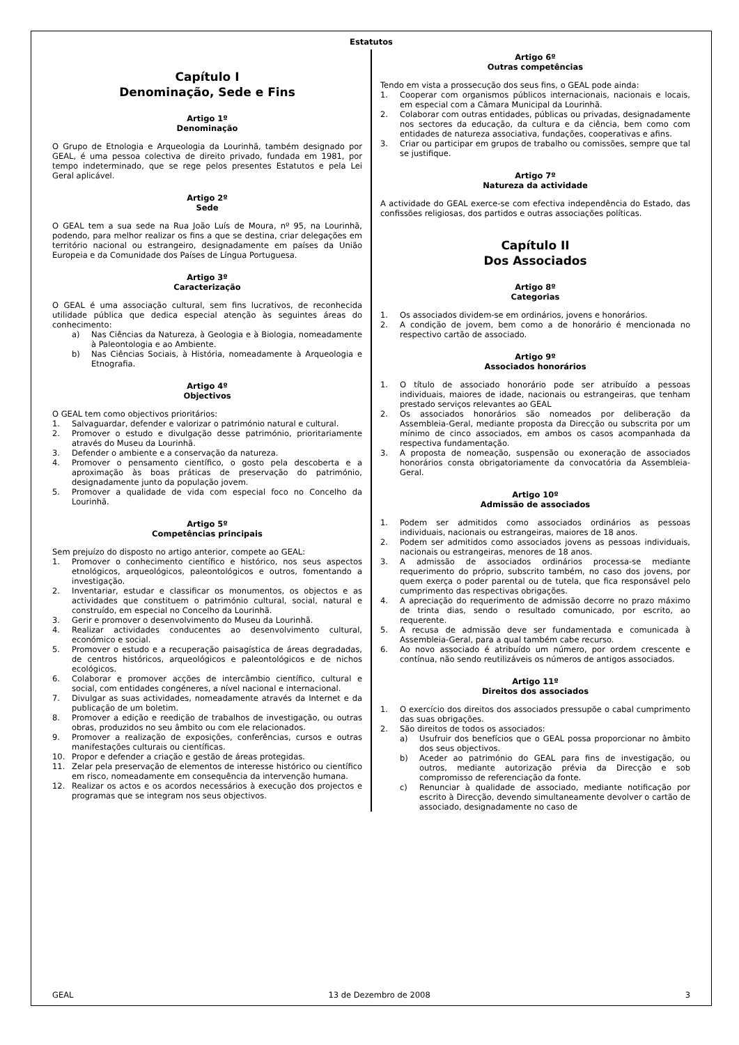Estatutos
Capítulo I
Denominação, Sede e Fins
Artigo 1º
Denominação
O Grupo de Etnologia e Arqueologia da Lourinhã, também designado por GEAL, é uma pessoa colectiva de direito privado, fundada em 1981, por tempo indeterminado, que se rege pelos presentes Estatutos e pela Lei Geral aplicável.
Artigo 2º
Sede
O GEAL tem a sua sede na Rua João Luís de Moura, nº 95, na Lourinhã, podendo, para melhor realizar os fins a que se destina, criar delegações em território nacional ou estrangeiro, designadamente em países da União Europeia e da Comunidade dos Países de Língua Portuguesa.
Artigo 3º
Caracterização
O GEAL é uma associação cultural, sem fins lucrativos, de reconhecida utilidade pública que dedica especial atenção às seguintes áreas do conhecimento:
a) Nas Ciências da Natureza, à Geologia e à Biologia, nomeadamente à Paleontologia e ao Ambiente.
b) Nas Ciências Sociais, à História, nomeadamente à Arqueologia e Etnografia.
Artigo 4º
Objectivos
O GEAL tem como objectivos prioritários:
1. Salvaguardar, defender e valorizar o património natural e cultural.
2. Promover o estudo e divulgação desse património, prioritariamente através do Museu da Lourinhã.
3. Defender o ambiente e a conservação da natureza.
4. Promover o pensamento científico, o gosto pela descoberta e a aproximação às boas práticas de preservação do património, designadamente junto da população jovem.
5. Promover a qualidade de vida com especial foco no Concelho da Lourinhã.
Artigo 5º
Competências principais
Sem prejuízo do disposto no artigo anterior, compete ao GEAL:
1. Promover o conhecimento científico e histórico, nos seus aspectos etnológicos, arqueológicos, paleontológicos e outros, fomentando a investigação.
2. Inventariar, estudar e classificar os monumentos, os objectos e as actividades que constituem o património cultural, social, natural e construído, em especial no Concelho da Lourinhã.
3. Gerir e promover o desenvolvimento do Museu da Lourinhã.
4. Realizar actividades conducentes ao desenvolvimento cultural, económico e social.
5. Promover o estudo e a recuperação paisagística de áreas degradadas, de centros históricos, arqueológicos e paleontológicos e de nichos ecológicos.
6. Colaborar e promover acções de intercâmbio científico, cultural e social, com entidades congéneres, a nível nacional e internacional.
7. Divulgar as suas actividades, nomeadamente através da Internet e da publicação de um boletim.
8. Promover a edição e reedição de trabalhos de investigação, ou outras obras, produzidos no seu âmbito ou com ele relacionados.
9. Promover a realização de exposições, conferências, cursos e outras manifestações culturais ou científicas.
10. Propor e defender a criação e gestão de áreas protegidas.
11. Zelar pela preservação de elementos de interesse histórico ou científico em risco, nomeadamente em consequência da intervenção humana.
12. Realizar os actos e os acordos necessários à execução dos projectos e programas que se integram nos seus objectivos.
Artigo 6º
Outras competências
Tendo em vista a prossecução dos seus fins, o GEAL pode ainda:
1. Cooperar com organismos públicos internacionais, nacionais e locais, em especial com a Câmara Municipal da Lourinhã.
2. Colaborar com outras entidades, públicas ou privadas, designadamente nos sectores da educação, da cultura e da ciência, bem como com entidades de natureza associativa, fundações, cooperativas e afins.
3. Criar ou participar em grupos de trabalho ou comissões, sempre que tal se justifique.
Artigo 7º
Natureza da actividade
A actividade do GEAL exerce-se com efectiva independência do Estado, das confissões religiosas, dos partidos e outras associações políticas.
Capítulo II
Dos Associados
Artigo 8º
Categorias
1. Os associados dividem-se em ordinários, jovens e honorários.
2. A condição de jovem, bem como a de honorário é mencionada no respectivo cartão de associado.
Artigo 9º
Associados honorários
1. O título de associado honorário pode ser atribuído a pessoas individuais, maiores de idade, nacionais ou estrangeiras, que tenham prestado serviços relevantes ao GEAL
2. Os associados honorários são nomeados por deliberação da Assembleia-Geral, mediante proposta da Direcção ou subscrita por um mínimo de cinco associados, em ambos os casos acompanhada da respectiva fundamentação.
3. A proposta de nomeação, suspensão ou exoneração de associados honorários consta obrigatoriamente da convocatória da Assembleia-Geral.
Artigo 10º
Admissão de associados
1. Podem ser admitidos como associados ordinários as pessoas individuais, nacionais ou estrangeiras, maiores de 18 anos.
2. Podem ser admitidos como associados jovens as pessoas individuais, nacionais ou estrangeiras, menores de 18 anos.
3. A admissão de associados ordinários processa-se mediante requerimento do próprio, subscrito também, no caso dos jovens, por quem exerça o poder parental ou de tutela, que fica responsável pelo cumprimento das respectivas obrigações.
4. A apreciação do requerimento de admissão decorre no prazo máximo de trinta dias, sendo o resultado comunicado, por escrito, ao requerente.
5. A recusa de admissão deve ser fundamentada e comunicada à Assembleia-Geral, para a qual também cabe recurso.
6. Ao novo associado é atribuído um número, por ordem crescente e contínua, não sendo reutilizáveis os números de antigos associados.
Artigo 11º
Direitos dos associados
1. O exercício dos direitos dos associados pressupõe o cabal cumprimento das suas obrigações.
2. São direitos de todos os associados:
a) Usufruir dos benefícios que o GEAL possa proporcionar no âmbito dos seus objectivos.
b) Aceder ao património do GEAL para fins de investigação, ou outros, mediante autorização prévia da Direcção e sob compromisso de referenciação da fonte.
c) Renunciar à qualidade de associado, mediante notificação por escrito à Direcção, devendo simultaneamente devolver o cartão de associado, designadamente no caso de
GEAL 13 de Dezembro de 2008 3